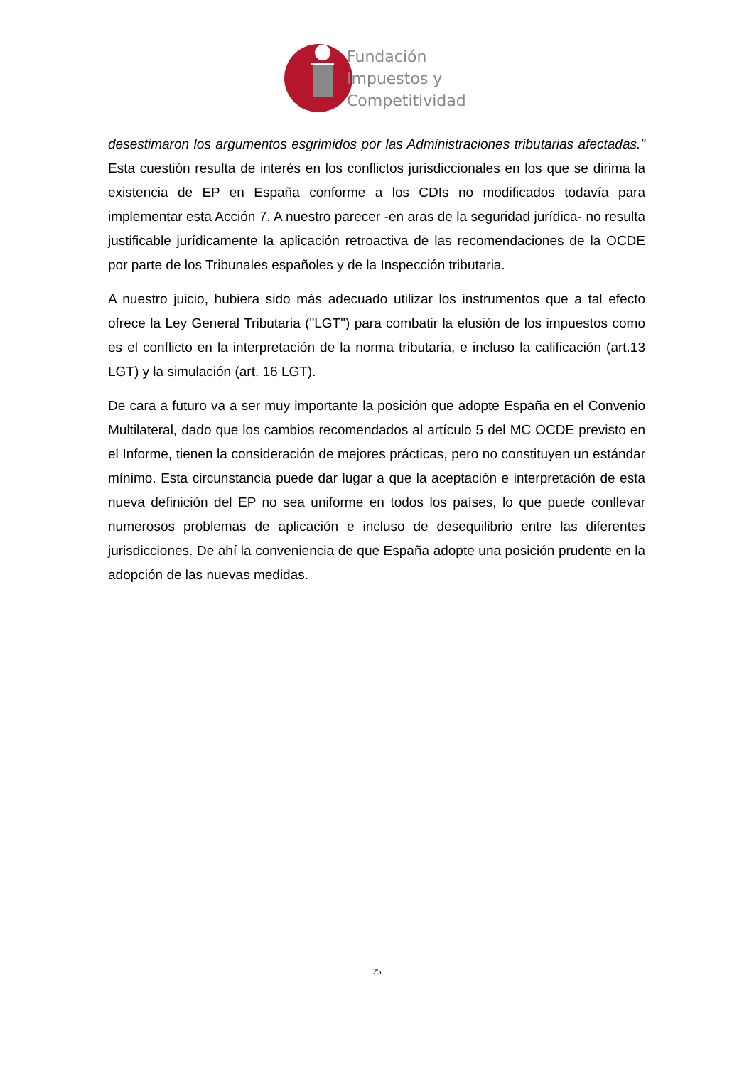Fundación
Impuestos y
Competitividad
desestimaron los argumentos esgrimidos por las Administraciones tributarias afectadas." Esta cuestión resulta de interés en los conflictos jurisdiccionales en los que se dirima la existencia de EP en España conforme a los CDIs no modificados todavía para implementar esta Acción 7. A nuestro parecer -en aras de la seguridad jurídica- no resulta justificable jurídicamente la aplicación retroactiva de las recomendaciones de la OCDE por parte de los Tribunales españoles y de la Inspección tributaria.
A nuestro juicio, hubiera sido más adecuado utilizar los instrumentos que a tal efecto ofrece la Ley General Tributaria ("LGT") para combatir la elusión de los impuestos como es el conflicto en la interpretación de la norma tributaria, e incluso la calificación (art.13 LGT) y la simulación (art. 16 LGT).
De cara a futuro va a ser muy importante la posición que adopte España en el Convenio Multilateral, dado que los cambios recomendados al artículo 5 del MC OCDE previsto en el Informe, tienen la consideración de mejores prácticas, pero no constituyen un estándar mínimo. Esta circunstancia puede dar lugar a que la aceptación e interpretación de esta nueva definición del EP no sea uniforme en todos los países, lo que puede conllevar numerosos problemas de aplicación e incluso de desequilibrio entre las diferentes jurisdicciones. De ahí la conveniencia de que España adopte una posición prudente en la adopción de las nuevas medidas.
25